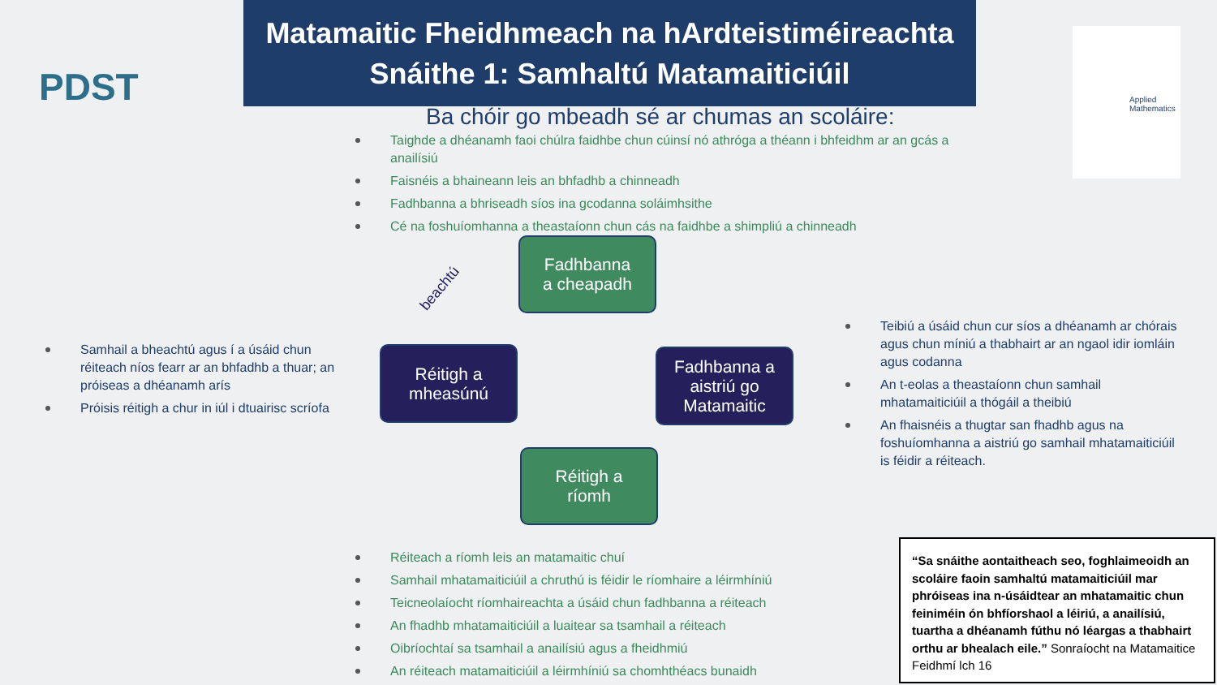PDST
Matamaitic Fheidhmeach na hArdteistiméireachta
Snáithe 1: Samhaltú Matamaiticiúil
Applied Mathematics
Ba chóir go mbeadh sé ar chumas an scoláire:
Taighde a dhéanamh faoi chúlra faidhbe chun cúinsí nó athróga a théann i bhfeidhm ar an gcás a anailísiú
Faisnéis a bhaineann leis an bhfadhb a chinneadh
Fadhbanna a bhriseadh síos ina gcodanna soláimhsithe
Cé na foshuíomhanna a theastaíonn chun cás na faidhbe a shimpliú a chinneadh
Fadhbanna
a cheapadh
Fadhbanna a
aistriú go
Matamaitic
Réitigh a
ríomh
Réitigh a
mheasúnú
beachtú
Samhail a bheachtú agus í a úsáid chun réiteach níos fearr ar an bhfadhb a thuar; an próiseas a dhéanamh arís
Próisis réitigh a chur in iúl i dtuairisc scríofa
Teibiú a úsáid chun cur síos a dhéanamh ar chórais agus chun míniú a thabhairt ar an ngaol idir iomláin agus codanna
An t-eolas a theastaíonn chun samhail mhatamaiticiúil a thógáil a theibiú
An fhaisnéis a thugtar san fhadhb agus na foshuíomhanna a aistriú go samhail mhatamaiticiúil is féidir a réiteach.
Réiteach a ríomh leis an matamaitic chuí
Samhail mhatamaiticiúil a chruthú is féidir le ríomhaire a léirmhíniú
Teicneolaíocht ríomhaireachta a úsáid chun fadhbanna a réiteach
An fhadhb mhatamaiticiúil a luaitear sa tsamhail a réiteach
Oibríochtaí sa tsamhail a anailísiú agus a fheidhmiú
An réiteach matamaiticiúil a léirmhíniú sa chomhthéacs bunaidh
“Sa snáithe aontaitheach seo, foghlaimeoidh an scoláire faoin samhaltú matamaiticiúil mar phróiseas ina n-úsáidtear an mhatamaitic chun feiniméin ón bhfíorshaol a léiriú, a anailísiú, tuartha a dhéanamh fúthu nó léargas a thabhairt orthu ar bhealach eile.” Sonraíocht na Matamaitice Feidhmí lch 16